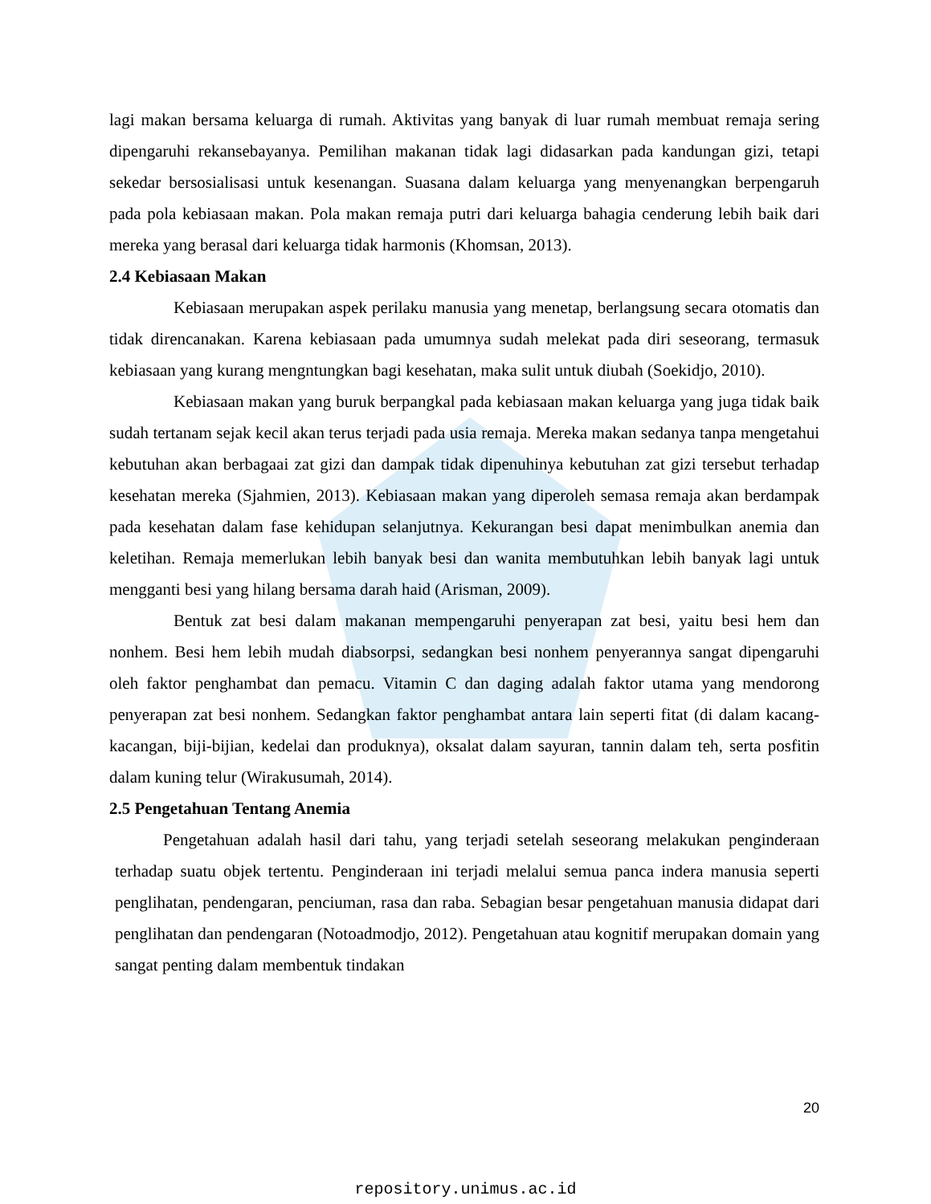lagi makan bersama keluarga di rumah. Aktivitas yang banyak di luar rumah membuat remaja sering dipengaruhi rekansebayanya. Pemilihan makanan tidak lagi didasarkan pada kandungan gizi, tetapi sekedar bersosialisasi untuk kesenangan. Suasana dalam keluarga yang menyenangkan berpengaruh pada pola kebiasaan makan. Pola makan remaja putri dari keluarga bahagia cenderung lebih baik dari mereka yang berasal dari keluarga tidak harmonis (Khomsan, 2013).
2.4 Kebiasaan Makan
Kebiasaan merupakan aspek perilaku manusia yang menetap, berlangsung secara otomatis dan tidak direncanakan. Karena kebiasaan pada umumnya sudah melekat pada diri seseorang, termasuk kebiasaan yang kurang mengntungkan bagi kesehatan, maka sulit untuk diubah (Soekidjo, 2010).
Kebiasaan makan yang buruk berpangkal pada kebiasaan makan keluarga yang juga tidak baik sudah tertanam sejak kecil akan terus terjadi pada usia remaja. Mereka makan sedanya tanpa mengetahui kebutuhan akan berbagaai zat gizi dan dampak tidak dipenuhinya kebutuhan zat gizi tersebut terhadap kesehatan mereka (Sjahmien, 2013). Kebiasaan makan yang diperoleh semasa remaja akan berdampak pada kesehatan dalam fase kehidupan selanjutnya. Kekurangan besi dapat menimbulkan anemia dan keletihan. Remaja memerlukan lebih banyak besi dan wanita membutuhkan lebih banyak lagi untuk mengganti besi yang hilang bersama darah haid (Arisman, 2009).
Bentuk zat besi dalam makanan mempengaruhi penyerapan zat besi, yaitu besi hem dan nonhem. Besi hem lebih mudah diabsorpsi, sedangkan besi nonhem penyerannya sangat dipengaruhi oleh faktor penghambat dan pemacu. Vitamin C dan daging adalah faktor utama yang mendorong penyerapan zat besi nonhem. Sedangkan faktor penghambat antara lain seperti fitat (di dalam kacang-kacangan, biji-bijian, kedelai dan produknya), oksalat dalam sayuran, tannin dalam teh, serta posfitin dalam kuning telur (Wirakusumah, 2014).
2.5 Pengetahuan Tentang Anemia
Pengetahuan adalah hasil dari tahu, yang terjadi setelah seseorang melakukan penginderaan terhadap suatu objek tertentu. Penginderaan ini terjadi melalui semua panca indera manusia seperti penglihatan, pendengaran, penciuman, rasa dan raba. Sebagian besar pengetahuan manusia didapat dari penglihatan dan pendengaran (Notoadmodjo, 2012). Pengetahuan atau kognitif merupakan domain yang sangat penting dalam membentuk tindakan
20
repository.unimus.ac.id